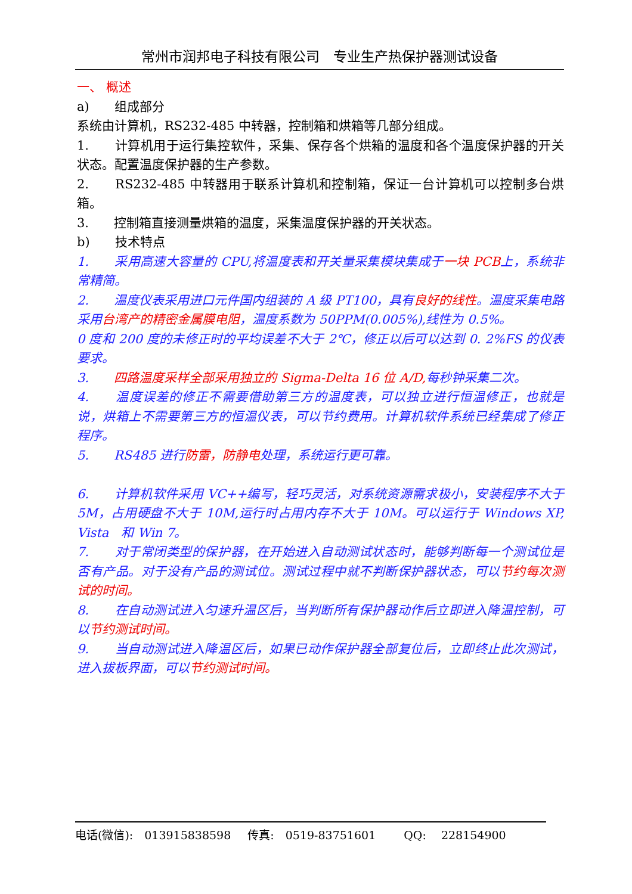常州市润邦电子科技有限公司　专业生产热保护器测试设备
一、 概述
a)　　组成部分
系统由计算机，RS232-485 中转器，控制箱和烘箱等几部分组成。
1.　　计算机用于运行集控软件，采集、保存各个烘箱的温度和各个温度保护器的开关状态。配置温度保护器的生产参数。
2.　　RS232-485 中转器用于联系计算机和控制箱，保证一台计算机可以控制多台烘箱。
3.　　控制箱直接测量烘箱的温度，采集温度保护器的开关状态。
b)　　技术特点
1.　　采用高速大容量的 CPU,将温度表和开关量采集模块集成于一块 PCB上，系统非常精简。
2.　　温度仪表采用进口元件国内组装的 A 级 PT100，具有良好的线性。温度采集电路采用台湾产的精密金属膜电阻，温度系数为 50PPM(0.005%),线性为 0.5%。
0 度和 200 度的未修正时的平均误差不大于 2℃，修正以后可以达到 0. 2%FS 的仪表要求。
3.　　四路温度采样全部采用独立的 Sigma-Delta 16 位 A/D, 每秒钟采集二次。
4.　　温度误差的修正不需要借助第三方的温度表，可以独立进行恒温修正，也就是说，烘箱上不需要第三方的恒温仪表，可以节约费用。计算机软件系统已经集成了修正程序。
5.　　RS485 进行防雷，防静电处理，系统运行更可靠。
6.　　计算机软件采用 VC++编写，轻巧灵活，对系统资源需求极小，安装程序不大于 5M，占用硬盘不大于 10M,运行时占用内存不大于 10M。可以运行于 Windows XP, Vista　和 Win 7。
7.　　对于常闭类型的保护器，在开始进入自动测试状态时，能够判断每一个测试位是否有产品。对于没有产品的测试位。测试过程中就不判断保护器状态，可以节约每次测试的时间。
8.　　在自动测试进入匀速升温区后，当判断所有保护器动作后立即进入降温控制，可以节约测试时间。
9.　　当自动测试进入降温区后，如果已动作保护器全部复位后，立即终止此次测试，进入拔板界面，可以节约测试时间。
电话(微信):　013915838598 传真:　0519-83751601 　QQ:　 228154900